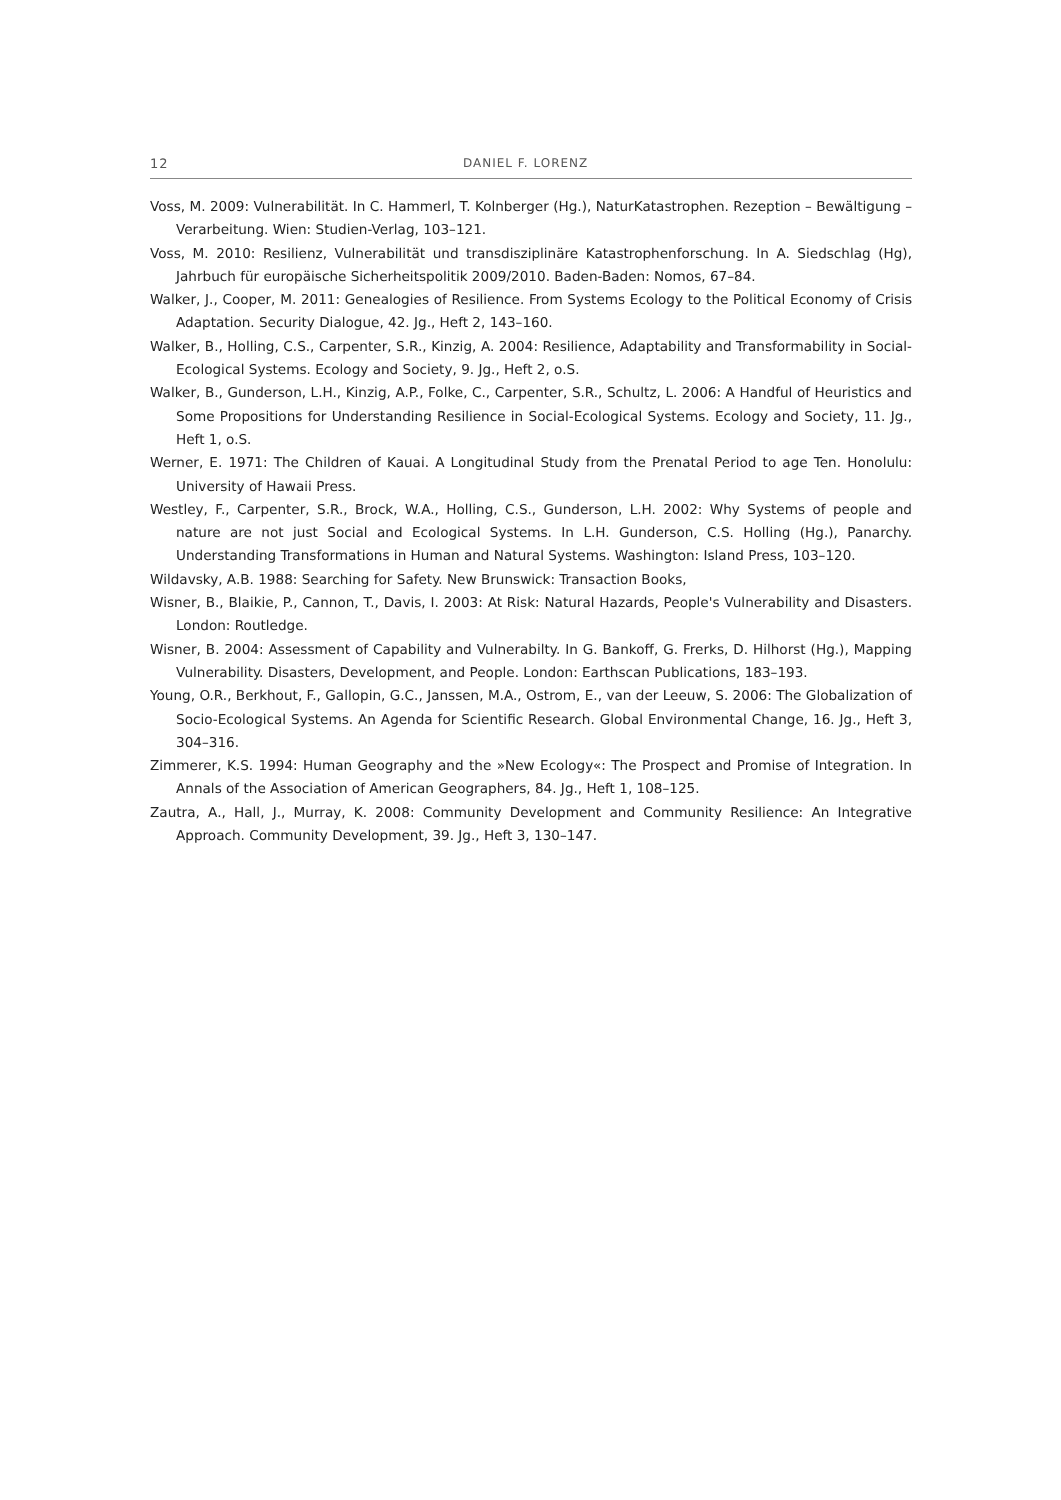12 DANIEL F. LORENZ
Voss, M. 2009: Vulnerabilität. In C. Hammerl, T. Kolnberger (Hg.), NaturKatastrophen. Rezeption – Bewältigung – Verarbeitung. Wien: Studien-Verlag, 103–121.
Voss, M. 2010: Resilienz, Vulnerabilität und transdisziplinäre Katastrophenforschung. In A. Siedschlag (Hg), Jahrbuch für europäische Sicherheitspolitik 2009/2010. Baden-Baden: Nomos, 67–84.
Walker, J., Cooper, M. 2011: Genealogies of Resilience. From Systems Ecology to the Political Economy of Crisis Adaptation. Security Dialogue, 42. Jg., Heft 2, 143–160.
Walker, B., Holling, C.S., Carpenter, S.R., Kinzig, A. 2004: Resilience, Adaptability and Transformability in Social-Ecological Systems. Ecology and Society, 9. Jg., Heft 2, o.S.
Walker, B., Gunderson, L.H., Kinzig, A.P., Folke, C., Carpenter, S.R., Schultz, L. 2006: A Handful of Heuristics and Some Propositions for Understanding Resilience in Social-Ecological Systems. Ecology and Society, 11. Jg., Heft 1, o.S.
Werner, E. 1971: The Children of Kauai. A Longitudinal Study from the Prenatal Period to age Ten. Honolulu: University of Hawaii Press.
Westley, F., Carpenter, S.R., Brock, W.A., Holling, C.S., Gunderson, L.H. 2002: Why Systems of people and nature are not just Social and Ecological Systems. In L.H. Gunderson, C.S. Holling (Hg.), Panarchy. Understanding Transformations in Human and Natural Systems. Washington: Island Press, 103–120.
Wildavsky, A.B. 1988: Searching for Safety. New Brunswick: Transaction Books,
Wisner, B., Blaikie, P., Cannon, T., Davis, I. 2003: At Risk: Natural Hazards, People's Vulnerability and Disasters. London: Routledge.
Wisner, B. 2004: Assessment of Capability and Vulnerabilty. In G. Bankoff, G. Frerks, D. Hilhorst (Hg.), Mapping Vulnerability. Disasters, Development, and People. London: Earthscan Publications, 183–193.
Young, O.R., Berkhout, F., Gallopin, G.C., Janssen, M.A., Ostrom, E., van der Leeuw, S. 2006: The Globalization of Socio-Ecological Systems. An Agenda for Scientific Research. Global Environmental Change, 16. Jg., Heft 3, 304–316.
Zimmerer, K.S. 1994: Human Geography and the »New Ecology«: The Prospect and Promise of Integration. In Annals of the Association of American Geographers, 84. Jg., Heft 1, 108–125.
Zautra, A., Hall, J., Murray, K. 2008: Community Development and Community Resilience: An Integrative Approach. Community Development, 39. Jg., Heft 3, 130–147.